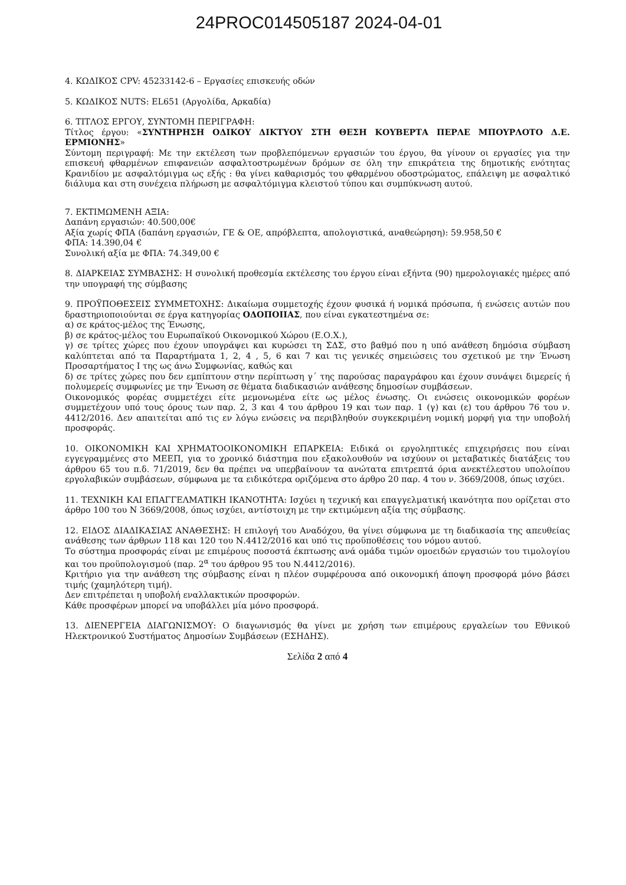24PROC014505187 2024-04-01
4. ΚΩΔΙΚΟΣ CPV: 45233142-6 – Εργασίες επισκευής οδών
5. ΚΩΔΙΚΟΣ NUTS: EL651 (Αργολίδα, Αρκαδία)
6. ΤΙΤΛΟΣ ΕΡΓΟΥ, ΣΥΝΤΟΜΗ ΠΕΡΙΓΡΑΦΗ:
Τίτλος έργου: «ΣΥΝΤΗΡΗΣΗ ΟΔΙΚΟΥ ΔΙΚΤΥΟΥ ΣΤΗ ΘΕΣΗ ΚΟΥΒΕΡΤΑ ΠΕΡΛΕ ΜΠΟΥΡΛΟΤΟ Δ.Ε. ΕΡΜΙΟΝΗΣ»
Σύντομη περιγραφή: Με την εκτέλεση των προβλεπόμενων εργασιών του έργου, θα γίνουν οι εργασίες για την επισκευή φθαρμένων επιφανειών ασφαλτοστρωμένων δρόμων σε όλη την επικράτεια της δημοτικής ενότητας Κρανιδίου με ασφαλτόμιγμα ως εξής : θα γίνει καθαρισμός του φθαρμένου οδοστρώματος, επάλειψη με ασφαλτικό διάλυμα και στη συνέχεια πλήρωση με ασφαλτόμιγμα κλειστού τύπου και συμπύκνωση αυτού.
7. ΕΚΤΙΜΩΜΕΝΗ ΑΞΙΑ:
Δαπάνη εργασιών: 40.500,00€
Αξία χωρίς ΦΠΑ (δαπάνη εργασιών, ΓΕ & ΟΕ, απρόβλεπτα, απολογιστικά, αναθεώρηση): 59.958,50 €
ΦΠΑ: 14.390,04 €
Συνολική αξία με ΦΠΑ: 74.349,00 €
8. ΔΙΑΡΚΕΙΑΣ ΣΥΜΒΑΣΗΣ: Η συνολική προθεσμία εκτέλεσης του έργου είναι εξήντα (90) ημερολογιακές ημέρες από την υπογραφή της σύμβασης
9. ΠΡΟΫΠΟΘΕΣΕΙΣ ΣΥΜΜΕΤΟΧΗΣ: Δικαίωμα συμμετοχής έχουν φυσικά ή νομικά πρόσωπα, ή ενώσεις αυτών που δραστηριοποιούνται σε έργα κατηγορίας ΟΔΟΠΟΙΙΑΣ, που είναι εγκατεστημένα σε:
α) σε κράτος-μέλος της Ένωσης,
β) σε κράτος-μέλος του Ευρωπαϊκού Οικονομικού Χώρου (Ε.Ο.Χ.),
γ) σε τρίτες χώρες που έχουν υπογράψει και κυρώσει τη ΣΔΣ, στο βαθμό που η υπό ανάθεση δημόσια σύμβαση καλύπτεται από τα Παραρτήματα 1, 2, 4 , 5, 6 και 7 και τις γενικές σημειώσεις του σχετικού με την Ένωση Προσαρτήματος Ι της ως άνω Συμφωνίας, καθώς και
δ) σε τρίτες χώρες που δεν εμπίπτουν στην περίπτωση γ΄ της παρούσας παραγράφου και έχουν συνάψει διμερείς ή πολυμερείς συμφωνίες με την Ένωση σε θέματα διαδικασιών ανάθεσης δημοσίων συμβάσεων.
Οικονομικός φορέας συμμετέχει είτε μεμονωμένα είτε ως μέλος ένωσης. Οι ενώσεις οικονομικών φορέων συμμετέχουν υπό τους όρους των παρ. 2, 3 και 4 του άρθρου 19 και των παρ. 1 (γ) και (ε) του άρθρου 76 του ν. 4412/2016. Δεν απαιτείται από τις εν λόγω ενώσεις να περιβληθούν συγκεκριμένη νομική μορφή για την υποβολή προσφοράς.
10. ΟΙΚΟΝΟΜΙΚΗ ΚΑΙ ΧΡΗΜΑΤΟΟΙΚΟΝΟΜΙΚΗ ΕΠΑΡΚΕΙΑ: Ειδικά οι εργοληπτικές επιχειρήσεις που είναι εγγεγραμμένες στο ΜΕΕΠ, για το χρονικό διάστημα που εξακολουθούν να ισχύουν οι μεταβατικές διατάξεις του άρθρου 65 του π.δ. 71/2019, δεν θα πρέπει να υπερβαίνουν τα ανώτατα επιτρεπτά όρια ανεκτέλεστου υπολοίπου εργολαβικών συμβάσεων, σύμφωνα με τα ειδικότερα οριζόμενα στο άρθρο 20 παρ. 4 του ν. 3669/2008, όπως ισχύει.
11. ΤΕΧΝΙΚΗ ΚΑΙ ΕΠΑΓΓΕΛΜΑΤΙΚΗ ΙΚΑΝΟΤΗΤΑ: Ισχύει η τεχνική και επαγγελματική ικανότητα που ορίζεται στο άρθρο 100 του Ν 3669/2008, όπως ισχύει, αντίστοιχη με την εκτιμώμενη αξία της σύμβασης.
12. ΕΙΔΟΣ ΔΙΑΔΙΚΑΣΙΑΣ ΑΝΑΘΕΣΗΣ: Η επιλογή του Αναδόχου, θα γίνει σύμφωνα με τη διαδικασία της απευθείας ανάθεσης των άρθρων 118 και 120 του Ν.4412/2016 και υπό τις προϋποθέσεις του νόμου αυτού.
Το σύστημα προσφοράς είναι με επιμέρους ποσοστά έκπτωσης ανά ομάδα τιμών ομοειδών εργασιών του τιμολογίου και του προϋπολογισμού (παρ. 2<sup>α</sup> του άρθρου 95 του Ν.4412/2016).
Κριτήριο για την ανάθεση της σύμβασης είναι η πλέον συμφέρουσα από οικονομική άποψη προσφορά μόνο βάσει τιμής (χαμηλότερη τιμή).
Δεν επιτρέπεται η υποβολή εναλλακτικών προσφορών.
Κάθε προσφέρων μπορεί να υποβάλλει μία μόνο προσφορά.
13. ΔΙΕΝΕΡΓΕΙΑ ΔΙΑΓΩΝΙΣΜΟΥ: Ο διαγωνισμός θα γίνει με χρήση των επιμέρους εργαλείων του Εθνικού Ηλεκτρονικού Συστήματος Δημοσίων Συμβάσεων (ΕΣΗΔΗΣ).
Σελίδα 2 από 4